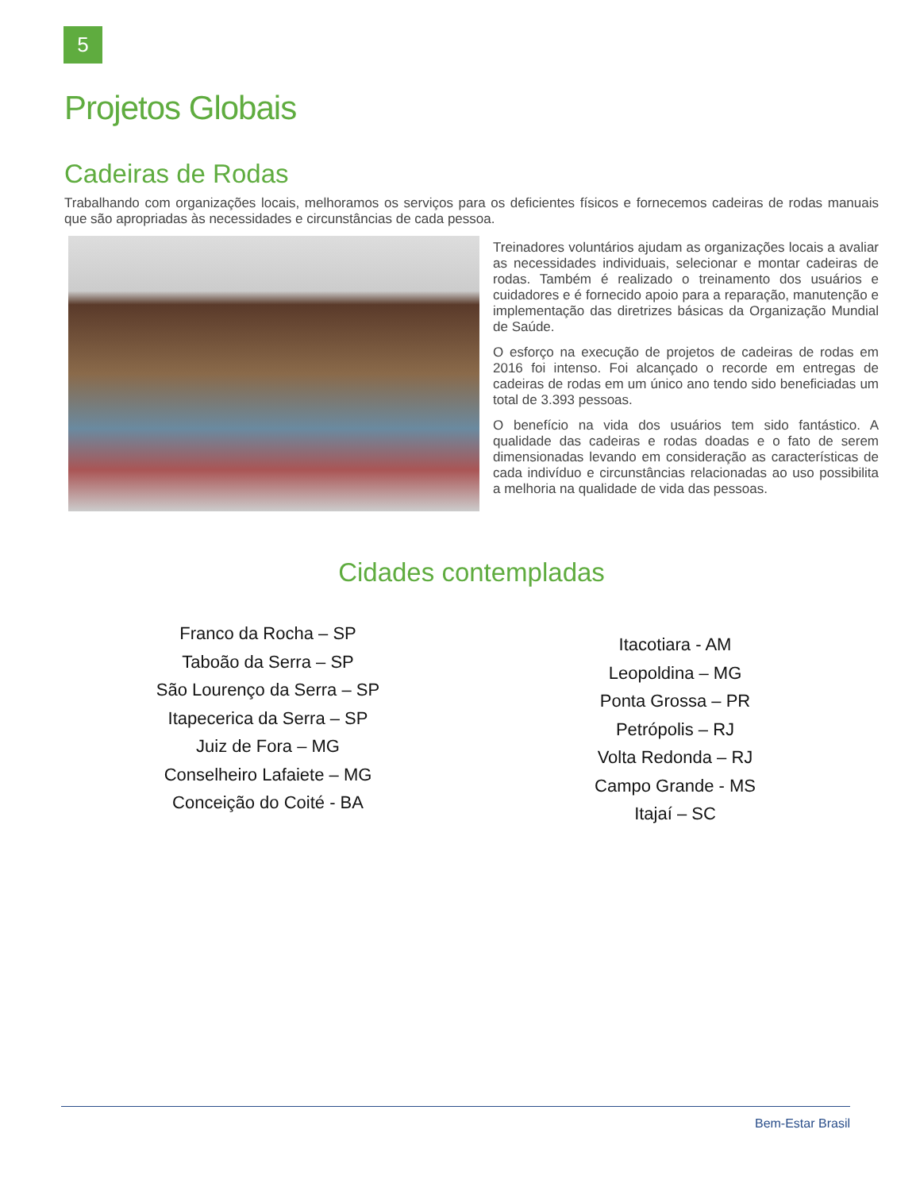5
Projetos Globais
Cadeiras de Rodas
Trabalhando com organizações locais, melhoramos os serviços para os deficientes físicos e fornecemos cadeiras de rodas manuais que são apropriadas às necessidades e circunstâncias de cada pessoa.
Treinadores voluntários ajudam as organizações locais a avaliar as necessidades individuais, selecionar e montar cadeiras de rodas. Também é realizado o treinamento dos usuários e cuidadores e é fornecido apoio para a reparação, manutenção e implementação das diretrizes básicas da Organização Mundial de Saúde.
O esforço na execução de projetos de cadeiras de rodas em 2016 foi intenso. Foi alcançado o recorde em entregas de cadeiras de rodas em um único ano tendo sido beneficiadas um total de 3.393 pessoas.
O benefício na vida dos usuários tem sido fantástico. A qualidade das cadeiras e rodas doadas e o fato de serem dimensionadas levando em consideração as características de cada indivíduo e circunstâncias relacionadas ao uso possibilita a melhoria na qualidade de vida das pessoas.
Cidades contempladas
Franco da Rocha – SP
Taboão da Serra – SP
São Lourenço da Serra – SP
Itapecerica da Serra – SP
Juiz de Fora – MG
Conselheiro Lafaiete – MG
Conceição do Coité - BA
Itacotiara - AM
Leopoldina – MG
Ponta Grossa – PR
Petrópolis – RJ
Volta Redonda – RJ
Campo Grande - MS
Itajaí – SC
Bem-Estar Brasil